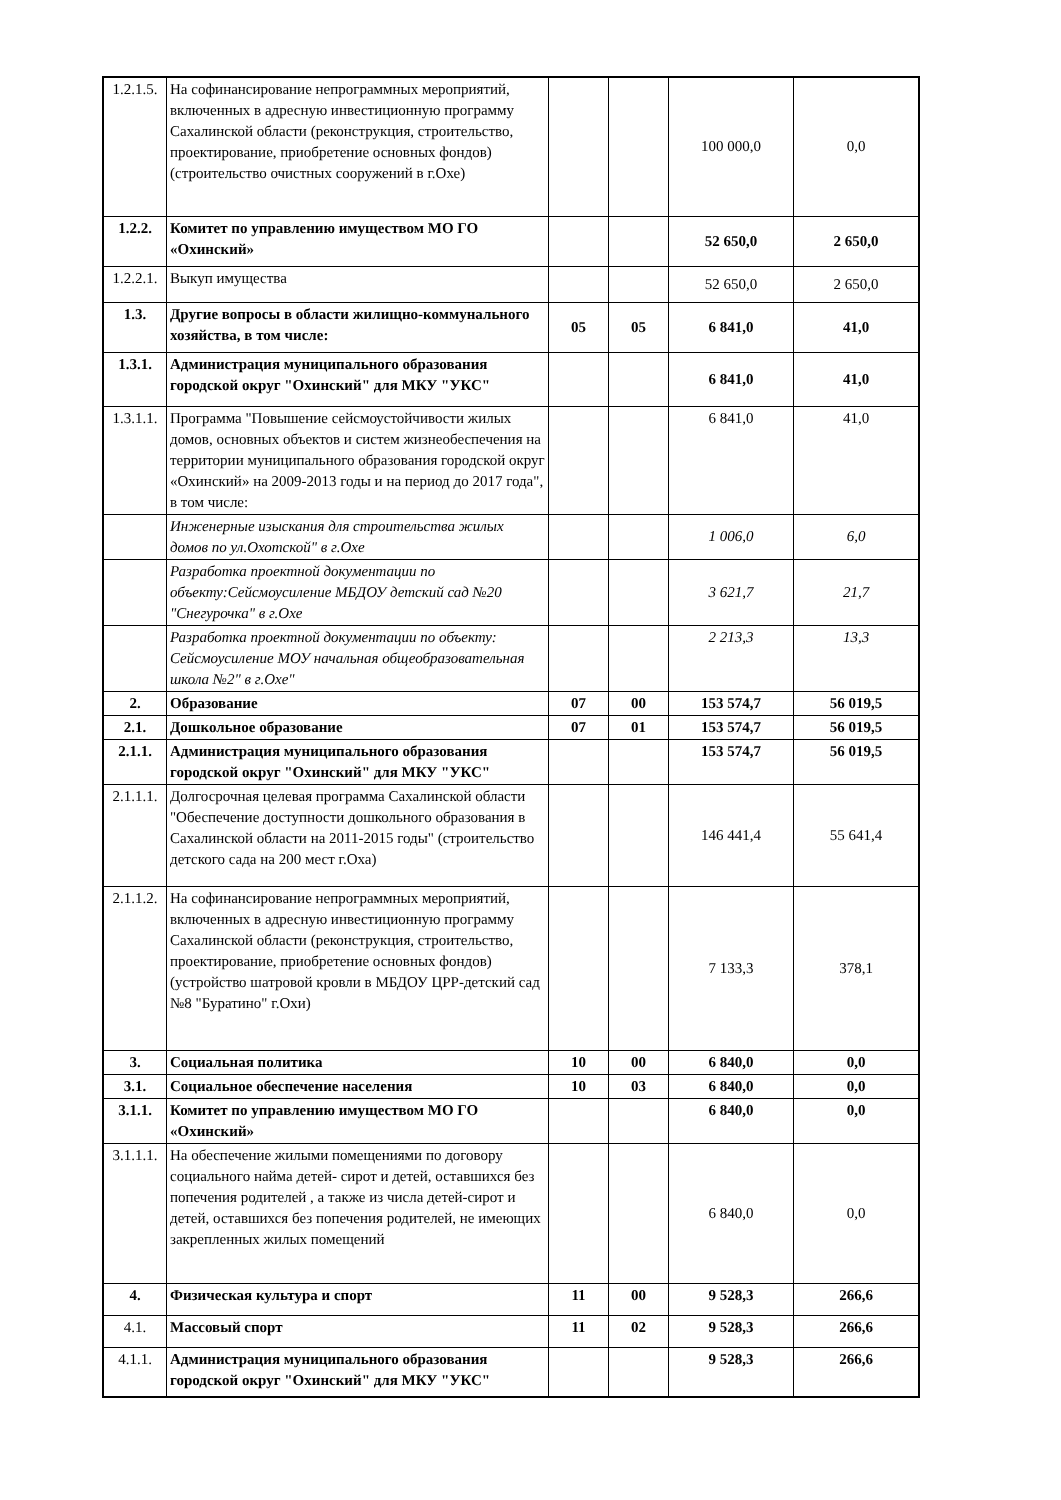| 1.2.1.5. | На софинансирование непрограммных мероприятий, включенных в адресную инвестиционную программу Сахалинской области (реконструкция, строительство, проектирование, приобретение основных фондов) (строительство очистных сооружений в г.Охе) | | | 100 000,0 | 0,0 |
| 1.2.2. | Комитет по управлению имуществом МО ГО «Охинский» | | | 52 650,0 | 2 650,0 |
| 1.2.2.1. | Выкуп имущества | | | 52 650,0 | 2 650,0 |
| 1.3. | Другие вопросы в области жилищно-коммунального хозяйства, в том числе: | 05 | 05 | 6 841,0 | 41,0 |
| 1.3.1. | Администрация муниципального образования городской округ "Охинский" для МКУ "УКС" | | | 6 841,0 | 41,0 |
| 1.3.1.1. | Программа "Повышение сейсмоустойчивости жилых домов, основных объектов и систем жизнеобеспечения на территории муниципального образования городской округ «Охинский» на 2009-2013 годы и на период до 2017 года", в том числе: | | | 6 841,0 | 41,0 |
| | Инженерные изыскания для строительства жилых домов по ул.Охотской" в г.Охе | | | 1 006,0 | 6,0 |
| | Разработка проектной документации по объекту:Сейсмоусиление МБДОУ детский сад №20 "Снегурочка" в г.Охе | | | 3 621,7 | 21,7 |
| | Разработка проектной документации по объекту: Сейсмоусиление МОУ начальная общеобразовательная школа №2" в г.Охе" | | | 2 213,3 | 13,3 |
| 2. | Образование | 07 | 00 | 153 574,7 | 56 019,5 |
| 2.1. | Дошкольное образование | 07 | 01 | 153 574,7 | 56 019,5 |
| 2.1.1. | Администрация муниципального образования городской округ "Охинский" для МКУ "УКС" | | | 153 574,7 | 56 019,5 |
| 2.1.1.1. | Долгосрочная целевая программа Сахалинской области "Обеспечение доступности дошкольного образования в Сахалинской области на 2011-2015 годы" (строительство детского сада на 200 мест г.Оха) | | | 146 441,4 | 55 641,4 |
| 2.1.1.2. | На софинансирование непрограммных мероприятий, включенных в адресную инвестиционную программу Сахалинской области (реконструкция, строительство, проектирование, приобретение основных фондов) (устройство шатровой кровли в МБДОУ ЦРР-детский сад №8 "Буратино" г.Охи) | | | 7 133,3 | 378,1 |
| 3. | Социальная политика | 10 | 00 | 6 840,0 | 0,0 |
| 3.1. | Социальное обеспечение населения | 10 | 03 | 6 840,0 | 0,0 |
| 3.1.1. | Комитет по управлению имуществом МО ГО «Охинский» | | | 6 840,0 | 0,0 |
| 3.1.1.1. | На обеспечение жилыми помещениями по договору социального найма детей- сирот и детей, оставшихся без попечения родителей , а также из числа детей-сирот и детей, оставшихся без попечения родителей, не имеющих закрепленных жилых помещений | | | 6 840,0 | 0,0 |
| 4. | Физическая культура и спорт | 11 | 00 | 9 528,3 | 266,6 |
| 4.1. | Массовый спорт | 11 | 02 | 9 528,3 | 266,6 |
| 4.1.1. | Администрация муниципального образования городской округ "Охинский" для МКУ "УКС" | | | 9 528,3 | 266,6 |